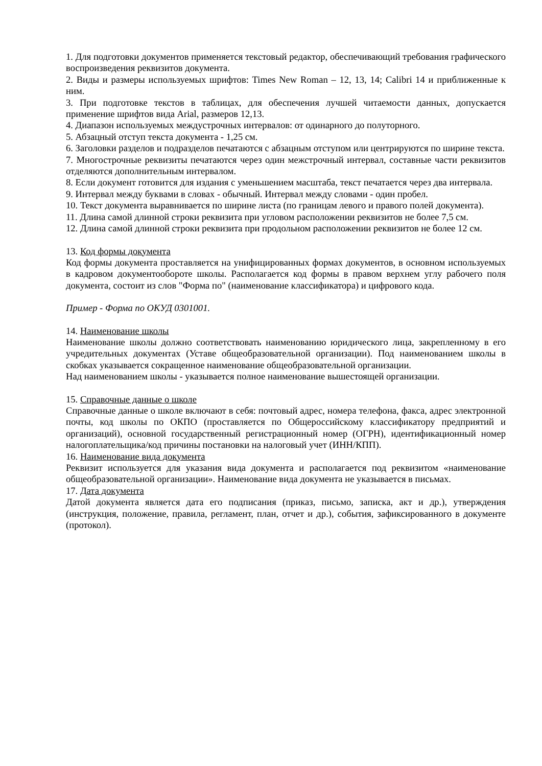1. Для подготовки документов применяется текстовый редактор, обеспечивающий требования графического воспроизведения реквизитов документа.
2. Виды и размеры используемых шрифтов: Times New Roman – 12, 13, 14; Calibri 14 и приближенные к ним.
3. При подготовке текстов в таблицах, для обеспечения лучшей читаемости данных, допускается применение шрифтов вида Arial, размеров 12,13.
4. Диапазон используемых междустрочных интервалов: от одинарного до полуторного.
5. Абзацный отступ текста документа - 1,25 см.
6. Заголовки разделов и подразделов печатаются с абзацным отступом или центрируются по ширине текста.
7. Многострочные реквизиты печатаются через один межстрочный интервал, составные части реквизитов отделяются дополнительным интервалом.
8. Если документ готовится для издания с уменьшением масштаба, текст печатается через два интервала.
9. Интервал между буквами в словах - обычный. Интервал между словами - один пробел.
10. Текст документа выравнивается по ширине листа (по границам левого и правого полей документа).
11. Длина самой длинной строки реквизита при угловом расположении реквизитов не более 7,5 см.
12. Длина самой длинной строки реквизита при продольном расположении реквизитов не более 12 см.
13. Код формы документа
Код формы документа проставляется на унифицированных формах документов, в основном используемых в кадровом документообороте школы. Располагается код формы в правом верхнем углу рабочего поля документа, состоит из слов "Форма по" (наименование классификатора) и цифрового кода.
Пример - Форма по ОКУД 0301001.
14. Наименование школы
Наименование школы должно соответствовать наименованию юридического лица, закрепленному в его учредительных документах (Уставе общеобразовательной организации). Под наименованием школы в скобках указывается сокращенное наименование общеобразовательной организации.
Над наименованием школы - указывается полное наименование вышестоящей организации.
15. Справочные данные о школе
Справочные данные о школе включают в себя: почтовый адрес, номера телефона, факса, адрес электронной почты, код школы по ОКПО (проставляется по Общероссийскому классификатору предприятий и организаций), основной государственный регистрационный номер (ОГРН), идентификационный номер налогоплательщика/код причины постановки на налоговый учет (ИНН/КПП).
16. Наименование вида документа
Реквизит используется для указания вида документа и располагается под реквизитом «наименование общеобразовательной организации». Наименование вида документа не указывается в письмах.
17. Дата документа
Датой документа является дата его подписания (приказ, письмо, записка, акт и др.), утверждения (инструкция, положение, правила, регламент, план, отчет и др.), события, зафиксированного в документе (протокол).